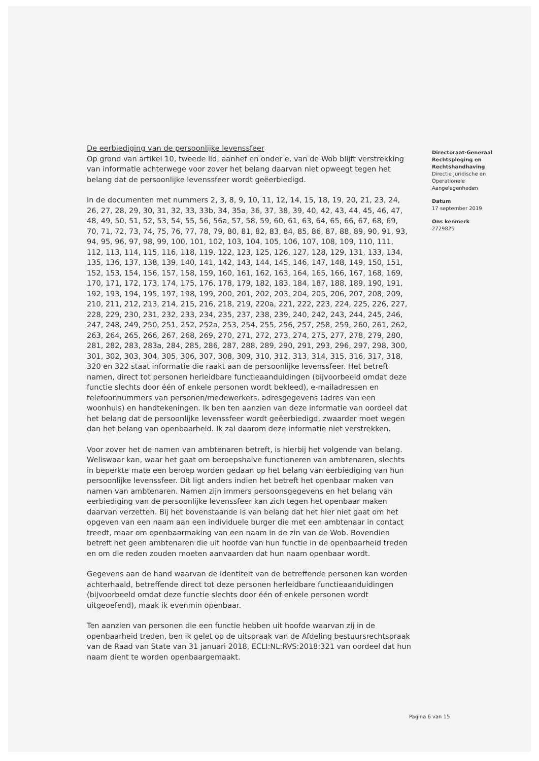De eerbiediging van de persoonlijke levenssfeer
Op grond van artikel 10, tweede lid, aanhef en onder e, van de Wob blijft verstrekking van informatie achterwege voor zover het belang daarvan niet opweegt tegen het belang dat de persoonlijke levenssfeer wordt geëerbiedigd.
In de documenten met nummers 2, 3, 8, 9, 10, 11, 12, 14, 15, 18, 19, 20, 21, 23, 24, 26, 27, 28, 29, 30, 31, 32, 33, 33b, 34, 35a, 36, 37, 38, 39, 40, 42, 43, 44, 45, 46, 47, 48, 49, 50, 51, 52, 53, 54, 55, 56, 56a, 57, 58, 59, 60, 61, 63, 64, 65, 66, 67, 68, 69, 70, 71, 72, 73, 74, 75, 76, 77, 78, 79, 80, 81, 82, 83, 84, 85, 86, 87, 88, 89, 90, 91, 93, 94, 95, 96, 97, 98, 99, 100, 101, 102, 103, 104, 105, 106, 107, 108, 109, 110, 111, 112, 113, 114, 115, 116, 118, 119, 122, 123, 125, 126, 127, 128, 129, 131, 133, 134, 135, 136, 137, 138, 139, 140, 141, 142, 143, 144, 145, 146, 147, 148, 149, 150, 151, 152, 153, 154, 156, 157, 158, 159, 160, 161, 162, 163, 164, 165, 166, 167, 168, 169, 170, 171, 172, 173, 174, 175, 176, 178, 179, 182, 183, 184, 187, 188, 189, 190, 191, 192, 193, 194, 195, 197, 198, 199, 200, 201, 202, 203, 204, 205, 206, 207, 208, 209, 210, 211, 212, 213, 214, 215, 216, 218, 219, 220a, 221, 222, 223, 224, 225, 226, 227, 228, 229, 230, 231, 232, 233, 234, 235, 237, 238, 239, 240, 242, 243, 244, 245, 246, 247, 248, 249, 250, 251, 252, 252a, 253, 254, 255, 256, 257, 258, 259, 260, 261, 262, 263, 264, 265, 266, 267, 268, 269, 270, 271, 272, 273, 274, 275, 277, 278, 279, 280, 281, 282, 283, 283a, 284, 285, 286, 287, 288, 289, 290, 291, 293, 296, 297, 298, 300, 301, 302, 303, 304, 305, 306, 307, 308, 309, 310, 312, 313, 314, 315, 316, 317, 318, 320 en 322 staat informatie die raakt aan de persoonlijke levenssfeer. Het betreft namen, direct tot personen herleidbare functieaanduidingen (bijvoorbeeld omdat deze functie slechts door één of enkele personen wordt bekleed), e-mailadressen en telefoonnummers van personen/medewerkers, adresgegevens (adres van een woonhuis) en handtekeningen. Ik ben ten aanzien van deze informatie van oordeel dat het belang dat de persoonlijke levenssfeer wordt geëerbiedigd, zwaarder moet wegen dan het belang van openbaarheid. Ik zal daarom deze informatie niet verstrekken.
Voor zover het de namen van ambtenaren betreft, is hierbij het volgende van belang. Weliswaar kan, waar het gaat om beroepshalve functioneren van ambtenaren, slechts in beperkte mate een beroep worden gedaan op het belang van eerbiediging van hun persoonlijke levenssfeer. Dit ligt anders indien het betreft het openbaar maken van namen van ambtenaren. Namen zijn immers persoonsgegevens en het belang van eerbiediging van de persoonlijke levenssfeer kan zich tegen het openbaar maken daarvan verzetten. Bij het bovenstaande is van belang dat het hier niet gaat om het opgeven van een naam aan een individuele burger die met een ambtenaar in contact treedt, maar om openbaarmaking van een naam in de zin van de Wob. Bovendien betreft het geen ambtenaren die uit hoofde van hun functie in de openbaarheid treden en om die reden zouden moeten aanvaarden dat hun naam openbaar wordt.
Gegevens aan de hand waarvan de identiteit van de betreffende personen kan worden achterhaald, betreffende direct tot deze personen herleidbare functieaanduidingen (bijvoorbeeld omdat deze functie slechts door één of enkele personen wordt uitgeoefend), maak ik evenmin openbaar.
Ten aanzien van personen die een functie hebben uit hoofde waarvan zij in de openbaarheid treden, ben ik gelet op de uitspraak van de Afdeling bestuursrechtspraak van de Raad van State van 31 januari 2018, ECLI:NL:RVS:2018:321 van oordeel dat hun naam dient te worden openbaargemaakt.
Directoraat-Generaal Rechtspleging en Rechtshandhaving
Directie Juridische en Operationele Aangelegenheden
Datum
17 september 2019
Ons kenmerk
2729825
Pagina 6 van 15